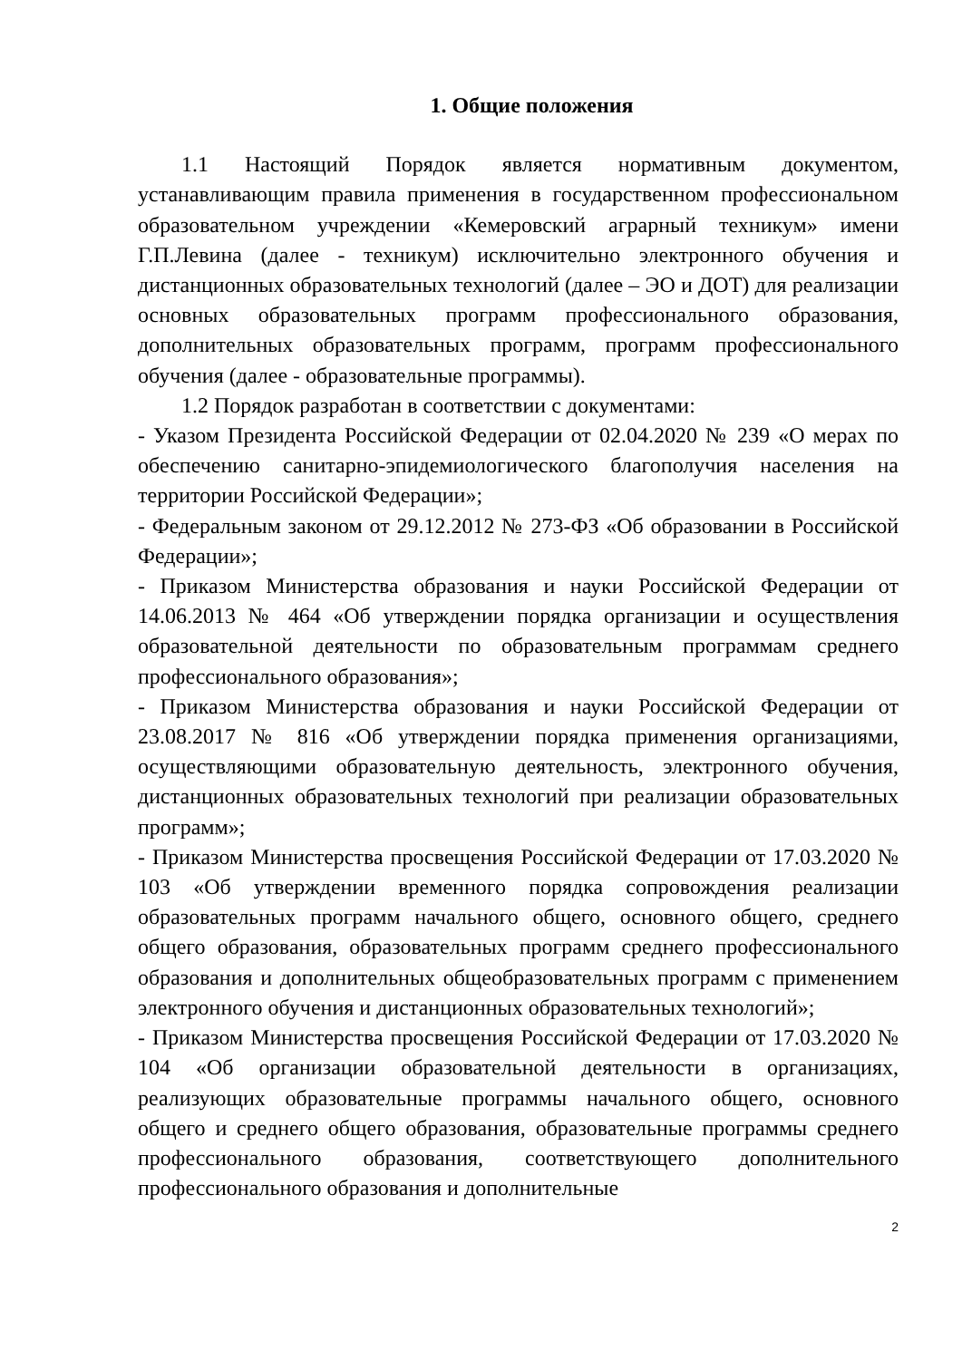1. Общие положения
1.1 Настоящий Порядок является нормативным документом, устанавливающим правила применения в государственном профессиональном образовательном учреждении «Кемеровский аграрный техникум» имени Г.П.Левина (далее - техникум) исключительно электронного обучения и дистанционных образовательных технологий (далее – ЭО и ДОТ) для реализации основных образовательных программ профессионального образования, дополнительных образовательных программ, программ профессионального обучения (далее - образовательные программы).
1.2 Порядок разработан в соответствии с документами:
- Указом Президента Российской Федерации от 02.04.2020 № 239 «О мерах по обеспечению санитарно-эпидемиологического благополучия населения на территории Российской Федерации»;
- Федеральным законом от 29.12.2012 № 273-ФЗ «Об образовании в Российской Федерации»;
- Приказом Министерства образования и науки Российской Федерации от 14.06.2013 № 464 «Об утверждении порядка организации и осуществления образовательной деятельности по образовательным программам среднего профессионального образования»;
- Приказом Министерства образования и науки Российской Федерации от 23.08.2017 № 816 «Об утверждении порядка применения организациями, осуществляющими образовательную деятельность, электронного обучения, дистанционных образовательных технологий при реализации образовательных программ»;
- Приказом Министерства просвещения Российской Федерации от 17.03.2020 № 103 «Об утверждении временного порядка сопровождения реализации образовательных программ начального общего, основного общего, среднего общего образования, образовательных программ среднего профессионального образования и дополнительных общеобразовательных программ с применением электронного обучения и дистанционных образовательных технологий»;
- Приказом Министерства просвещения Российской Федерации от 17.03.2020 № 104 «Об организации образовательной деятельности в организациях, реализующих образовательные программы начального общего, основного общего и среднего общего образования, образовательные программы среднего профессионального образования, соответствующего дополнительного профессионального образования и дополнительные
2